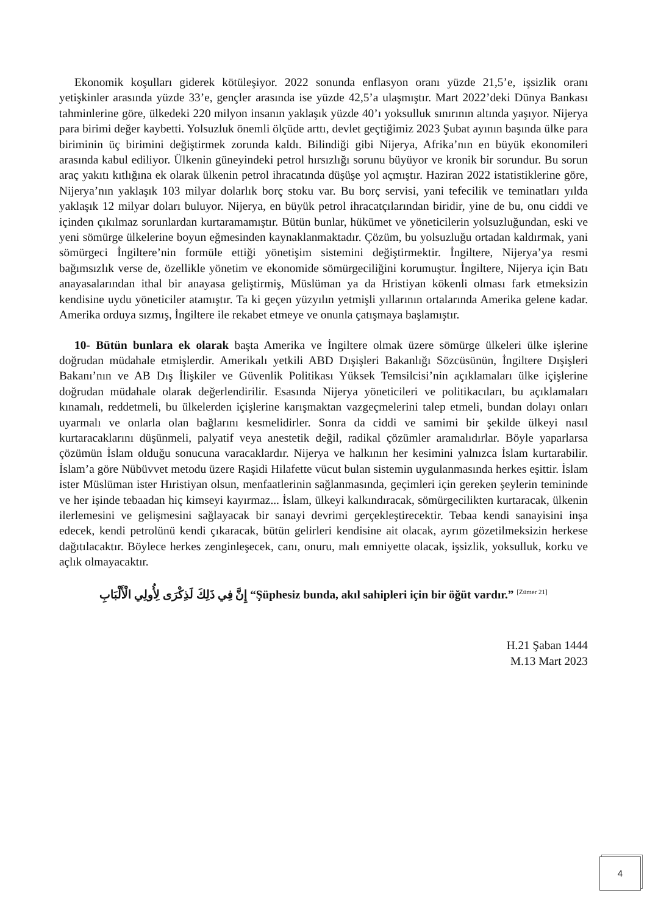Ekonomik koşulları giderek kötüleşiyor. 2022 sonunda enflasyon oranı yüzde 21,5’e, işsizlik oranı yetişkinler arasında yüzde 33’e, gençler arasında ise yüzde 42,5’a ulaşmıştır. Mart 2022’deki Dünya Bankası tahminlerine göre, ülkedeki 220 milyon insanın yaklaşık yüzde 40’ı yoksulluk sınırının altında yaşıyor. Nijerya para birimi değer kaybetti. Yolsuzluk önemli ölçüde arttı, devlet geçtiğimiz 2023 Şubat ayının başında ülke para biriminin üç birimini değiştirmek zorunda kaldı. Bilindiği gibi Nijerya, Afrika’nın en büyük ekonomileri arasında kabul ediliyor. Ülkenin güneyindeki petrol hırsızlığı sorunu büyüyor ve kronik bir sorundur. Bu sorun araç yakıtı kıtlığına ek olarak ülkenin petrol ihracatında düşüşe yol açmıştır. Haziran 2022 istatistiklerine göre, Nijerya’nın yaklaşık 103 milyar dolarlık borç stoku var. Bu borç servisi, yani tefecilik ve teminatları yılda yaklaşık 12 milyar doları buluyor. Nijerya, en büyük petrol ihracatçılarından biridir, yine de bu, onu ciddi ve içinden çıkılmaz sorunlardan kurtaramamıştır. Bütün bunlar, hükümet ve yöneticilerin yolsuzluğundan, eski ve yeni sömürge ülkelerine boyun eğmesinden kaynaklanmaktadır. Çözüm, bu yolsuzluğu ortadan kaldırmak, yani sömürgeci İngiltere’nin formüle ettiği yönetişim sistemini değiştirmektir. İngiltere, Nijerya’ya resmi bağımsızlık verse de, özellikle yönetim ve ekonomide sömürgeciliğini korumuştur. İngiltere, Nijerya için Batı anayasalarından ithal bir anayasa geliştirmiş, Müslüman ya da Hristiyan kökenli olması fark etmeksizin kendisine uydu yöneticiler atamıştır. Ta ki geçen yüzyılın yetmişli yıllarının ortalarında Amerika gelene kadar. Amerika orduya sızmış, İngiltere ile rekabet etmeye ve onunla çatışmaya başlamıştır.
10- Bütün bunlara ek olarak başta Amerika ve İngiltere olmak üzere sömürge ülkeleri ülke işlerine doğrudan müdahale etmişlerdir. Amerikalı yetkili ABD Dışişleri Bakanlığı Sözcüsünün, İngiltere Dışişleri Bakanı’nın ve AB Dış İlişkiler ve Güvenlik Politikası Yüksek Temsilcisi’nin açıklamaları ülke içişlerine doğrudan müdahale olarak değerlendirilir. Esasında Nijerya yöneticileri ve politikacıları, bu açıklamaları kınamalı, reddetmeli, bu ülkelerden içişlerine karışmaktan vazgeçmelerini talep etmeli, bundan dolayı onları uyarmalı ve onlarla olan bağlarını kesmelidirler. Sonra da ciddi ve samimi bir şekilde ülkeyi nasıl kurtaracaklarını düşünmeli, palyatif veya anestetik değil, radikal çözümler aramalıdırlar. Böyle yaparlarsa çözümün İslam olduğu sonucuna varacaklardır. Nijerya ve halkının her kesimini yalnızca İslam kurtarabilir. İslam’a göre Nübüvvet metodu üzere Raşidi Hilafette vücut bulan sistemin uygulanmasında herkes eşittir. İslam ister Müslüman ister Hıristiyan olsun, menfaatlerinin sağlanmasında, geçimleri için gereken şeylerin temininde ve her işinde tebaadan hiç kimseyi kayırmaz... İslam, ülkeyi kalkındıracak, sömürgecilikten kurtaracak, ülkenin ilerlemesini ve gelişmesini sağlayacak bir sanayi devrimi gerçekleştirecektir. Tebaa kendi sanayisini inşa edecek, kendi petrolünü kendi çıkaracak, bütün gelirleri kendisine ait olacak, ayrım gözetilmeksizin herkese dağıtılacaktır. Böylece herkes zenginleşecek, canı, onuru, malı emniyette olacak, işsizlik, yoksulluk, korku ve açlık olmayacaktır.
إِنَّ فِي ذَلِكَ لَذِكْرَى لِأُولِي الْأَلْبَابِ “Şüphesiz bunda, akıl sahipleri için bir öğüt vardır.” <sup>[Zümer 21]</sup>
H.21 Şaban 1444
M.13 Mart 2023
4